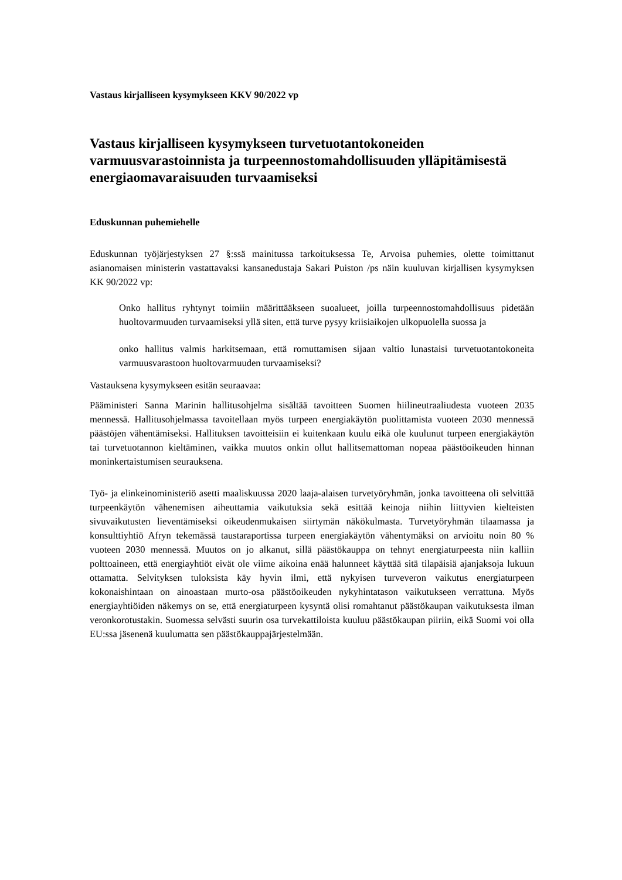Vastaus kirjalliseen kysymykseen KKV 90/2022 vp
Vastaus kirjalliseen kysymykseen turvetuotantokoneiden varmuusvarastoinnista ja turpeennostomahdollisuuden ylläpitämisestä energiaomavaraisuuden turvaamiseksi
Eduskunnan puhemiehelle
Eduskunnan työjärjestyksen 27 §:ssä mainitussa tarkoituksessa Te, Arvoisa puhemies, olette toimittanut asianomaisen ministerin vastattavaksi kansanedustaja Sakari Puiston /ps näin kuuluvan kirjallisen kysymyksen KK 90/2022 vp:
Onko hallitus ryhtynyt toimiin määrittääkseen suoalueet, joilla turpeennostomahdollisuus pidetään huoltovarmuuden turvaamiseksi yllä siten, että turve pysyy kriisiaikojen ulkopuolella suossa ja
onko hallitus valmis harkitsemaan, että romuttamisen sijaan valtio lunastaisi turvetuotantokoneita varmuusvarastoon huoltovarmuuden turvaamiseksi?
Vastauksena kysymykseen esitän seuraavaa:
Pääministeri Sanna Marinin hallitusohjelma sisältää tavoitteen Suomen hiilineutraaliudesta vuoteen 2035 mennessä. Hallitusohjelmassa tavoitellaan myös turpeen energiakäytön puolittamista vuoteen 2030 mennessä päästöjen vähentämiseksi. Hallituksen tavoitteisiin ei kuitenkaan kuulu eikä ole kuulunut turpeen energiakäytön tai turvetuotannon kieltäminen, vaikka muutos onkin ollut hallitsemattoman nopeaa päästöoikeuden hinnan moninkertaistumisen seurauksena.
Työ- ja elinkeinoministeriö asetti maaliskuussa 2020 laaja-alaisen turvetyöryhmän, jonka tavoitteena oli selvittää turpeenkäytön vähenemisen aiheuttamia vaikutuksia sekä esittää keinoja niihin liittyvien kielteisten sivuvaikutusten lieventämiseksi oikeudenmukaisen siirtymän näkökulmasta. Turvetyöryhmän tilaamassa ja konsulttiyhtiö Afryn tekemässä taustaraportissa turpeen energiakäytön vähentymäksi on arvioitu noin 80 % vuoteen 2030 mennessä. Muutos on jo alkanut, sillä päästökauppa on tehnyt energiaturpeesta niin kalliin polttoaineen, että energiayhtiöt eivät ole viime aikoina enää halunneet käyttää sitä tilapäisiä ajanjaksoja lukuun ottamatta. Selvityksen tuloksista käy hyvin ilmi, että nykyisen turveveron vaikutus energiaturpeen kokonaishintaan on ainoastaan murto-osa päästöoikeuden nykyhintatason vaikutukseen verrattuna. Myös energiayhtiöiden näkemys on se, että energiaturpeen kysyntä olisi romahtanut päästökaupan vaikutuksesta ilman veronkorotustakin. Suomessa selvästi suurin osa turvekattiloista kuuluu päästökaupan piiriin, eikä Suomi voi olla EU:ssa jäsenenä kuulumatta sen päästökauppajärjestelmään.